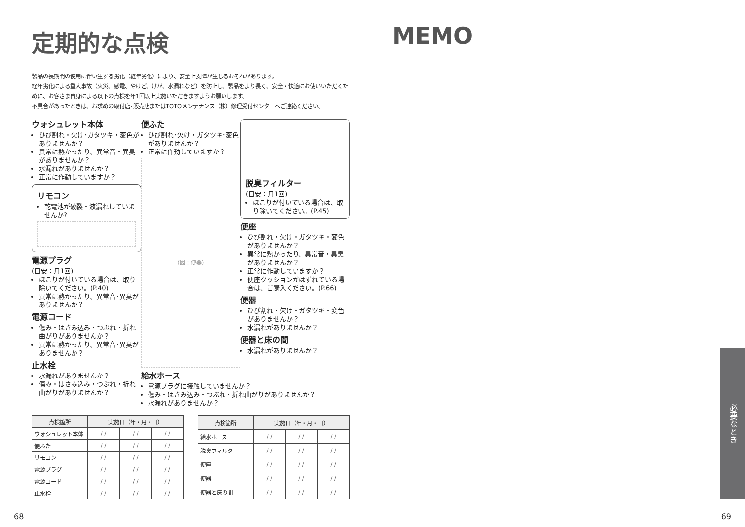定期的な点検
製品の長期間の使用に伴い生ずる劣化（経年劣化）により、安全上支障が生じるおそれがあります。
経年劣化による重大事故（火災、感電、やけど、けが、水漏れなど）を防止し、製品をより長く、安全・快適にお使いいただくために、お客さま自身による以下の点検を年1回以上実施いただきますようお願いします。
不具合があったときは、お求めの取付店･販売店またはTOTOメンテナンス（株）修理受付センターへご連絡ください。
ウォシュレット本体
ひび割れ・欠け･ガタツキ・変色がありませんか？
異常に熱かったり、異常音・異臭がありませんか？
水漏れがありませんか？
正常に作動していますか？
リモコン
乾電池が破裂・液漏れしていませんか?
電源プラグ
(目安：月1回)
ほこりが付いている場合は、取り除いてください。(P.40)
異常に熱かったり、異常音･異臭がありませんか？
電源コード
傷み・はさみ込み・つぶれ・折れ曲がりがありませんか？
異常に熱かったり、異常音･異臭がありませんか？
止水栓
水漏れがありませんか？
傷み・はさみ込み・つぶれ・折れ曲がりがありませんか？
便ふた
ひび割れ･欠け・ガタツキ･変色がありませんか？
正常に作動していますか？
（図：便器）
給水ホース
電源プラグに接触していませんか？
傷み・はさみ込み・つぶれ・折れ曲がりがありませんか？
水漏れがありませんか？
脱臭フィルター
(目安：月1回)
ほこりが付いている場合は、取り除いてください。(P.45)
便座
ひび割れ・欠け・ガタツキ・変色がありませんか？
異常に熱かったり、異常音・異臭がありませんか？
正常に作動していますか？
便座クッションがはずれている場合は、ご購入ください。(P.66)
便器
ひび割れ・欠け・ガタツキ・変色がありませんか？
水漏れがありませんか？
便器と床の間
水漏れがありませんか？
| 点検箇所 | 実施日（年・月・日） | | |
| --- | --- | --- | --- |
| ウォシュレット本体 | / / | / / | / / |
| 便ふた | / / | / / | / / |
| リモコン | / / | / / | / / |
| 電源プラグ | / / | / / | / / |
| 電源コード | / / | / / | / / |
| 止水栓 | / / | / / | / / |
| 点検箇所 | 実施日（年・月・日） | | |
| --- | --- | --- | --- |
| 給水ホース | / / | / / | / / |
| 脱臭フィルター | / / | / / | / / |
| 便座 | / / | / / | / / |
| 便器 | / / | / / | / / |
| 便器と床の間 | / / | / / | / / |
MEMO
必要なとき
68 69